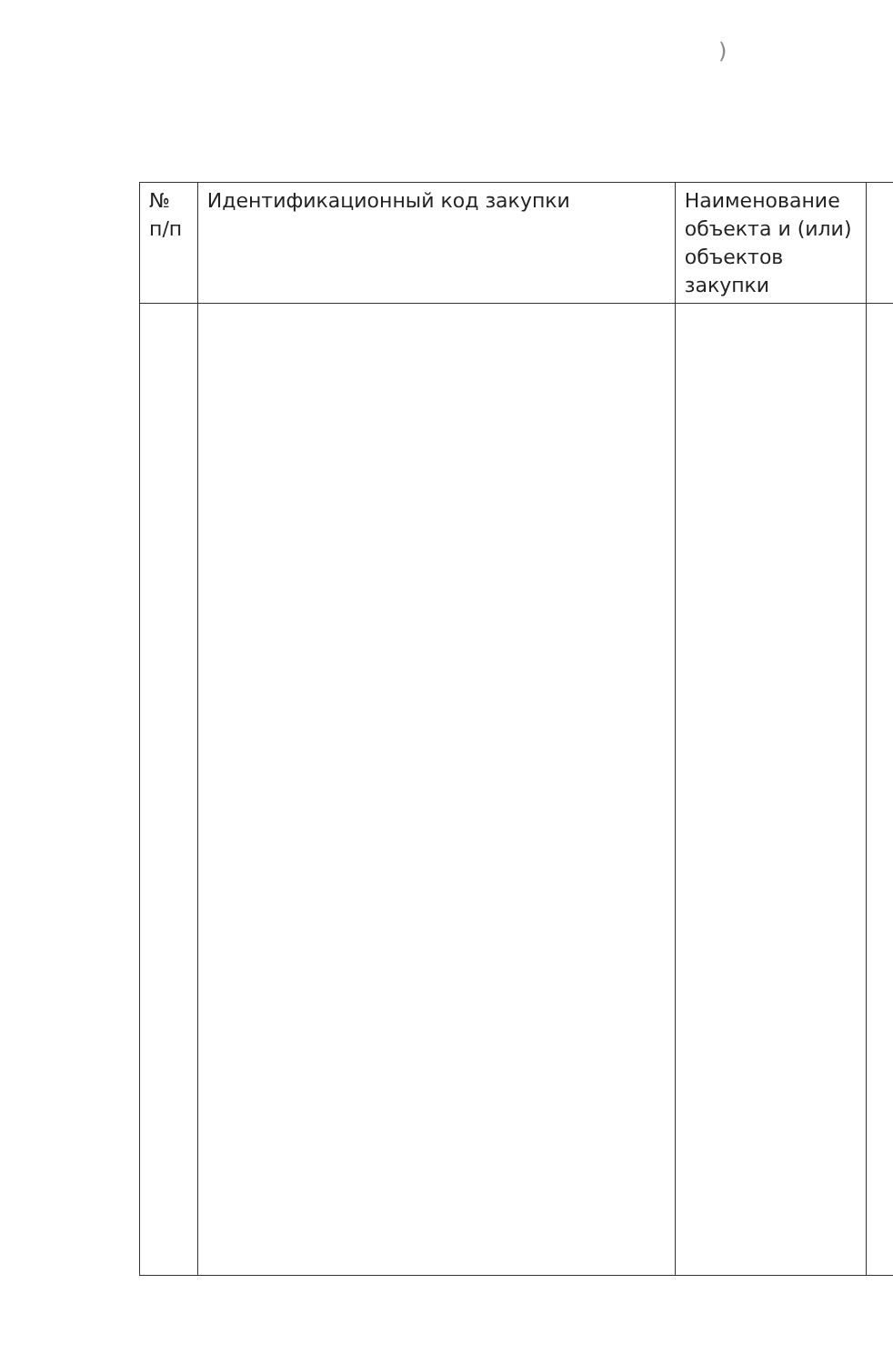)
| № п/п | Идентификационный код закупки | Наименование объекта и (или) объектов закупки | |
| --- | --- | --- | --- |